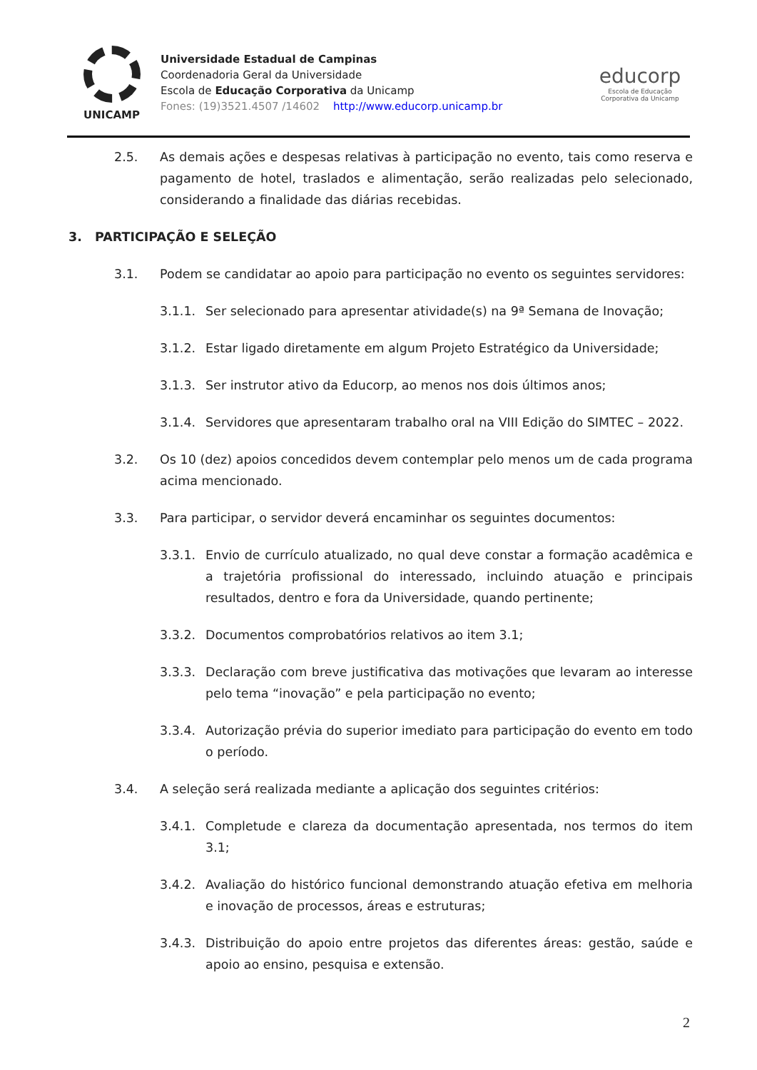UNICAMP
Universidade Estadual de Campinas
Coordenadoria Geral da Universidade
Escola de Educação Corporativa da Unicamp
Fones: (19)3521.4507 /14602 http://www.educorp.unicamp.br
educorp
Escola de Educação Corporativa da Unicamp
2.5. As demais ações e despesas relativas à participação no evento, tais como reserva e pagamento de hotel, traslados e alimentação, serão realizadas pelo selecionado, considerando a finalidade das diárias recebidas.
3. PARTICIPAÇÃO E SELEÇÃO
3.1. Podem se candidatar ao apoio para participação no evento os seguintes servidores:
3.1.1. Ser selecionado para apresentar atividade(s) na 9ª Semana de Inovação;
3.1.2. Estar ligado diretamente em algum Projeto Estratégico da Universidade;
3.1.3. Ser instrutor ativo da Educorp, ao menos nos dois últimos anos;
3.1.4. Servidores que apresentaram trabalho oral na VIII Edição do SIMTEC – 2022.
3.2. Os 10 (dez) apoios concedidos devem contemplar pelo menos um de cada programa acima mencionado.
3.3. Para participar, o servidor deverá encaminhar os seguintes documentos:
3.3.1. Envio de currículo atualizado, no qual deve constar a formação acadêmica e a trajetória profissional do interessado, incluindo atuação e principais resultados, dentro e fora da Universidade, quando pertinente;
3.3.2. Documentos comprobatórios relativos ao item 3.1;
3.3.3. Declaração com breve justificativa das motivações que levaram ao interesse pelo tema “inovação” e pela participação no evento;
3.3.4. Autorização prévia do superior imediato para participação do evento em todo o período.
3.4. A seleção será realizada mediante a aplicação dos seguintes critérios:
3.4.1. Completude e clareza da documentação apresentada, nos termos do item 3.1;
3.4.2. Avaliação do histórico funcional demonstrando atuação efetiva em melhoria e inovação de processos, áreas e estruturas;
3.4.3. Distribuição do apoio entre projetos das diferentes áreas: gestão, saúde e apoio ao ensino, pesquisa e extensão.
2